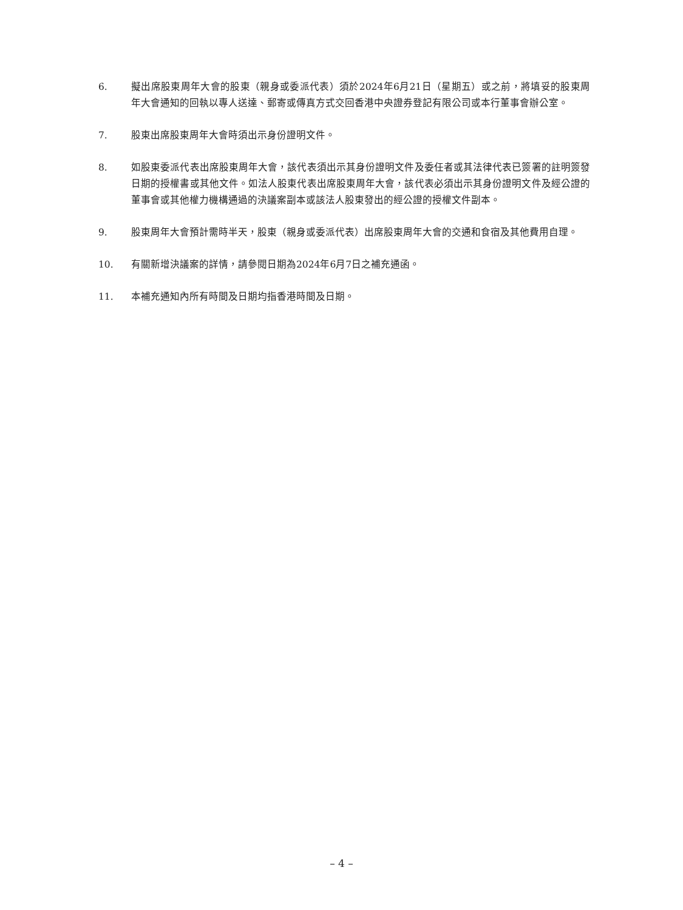6. 擬出席股東周年大會的股東（親身或委派代表）須於2024年6月21日（星期五）或之前，將填妥的股東周年大會通知的回執以專人送達、郵寄或傳真方式交回香港中央證券登記有限公司或本行董事會辦公室。
7. 股東出席股東周年大會時須出示身份證明文件。
8. 如股東委派代表出席股東周年大會，該代表須出示其身份證明文件及委任者或其法律代表已簽署的註明簽發日期的授權書或其他文件。如法人股東代表出席股東周年大會，該代表必須出示其身份證明文件及經公證的董事會或其他權力機構通過的決議案副本或該法人股東發出的經公證的授權文件副本。
9. 股東周年大會預計需時半天，股東（親身或委派代表）出席股東周年大會的交通和食宿及其他費用自理。
10. 有關新增決議案的詳情，請參閱日期為2024年6月7日之補充通函。
11. 本補充通知內所有時間及日期均指香港時間及日期。
– 4 –